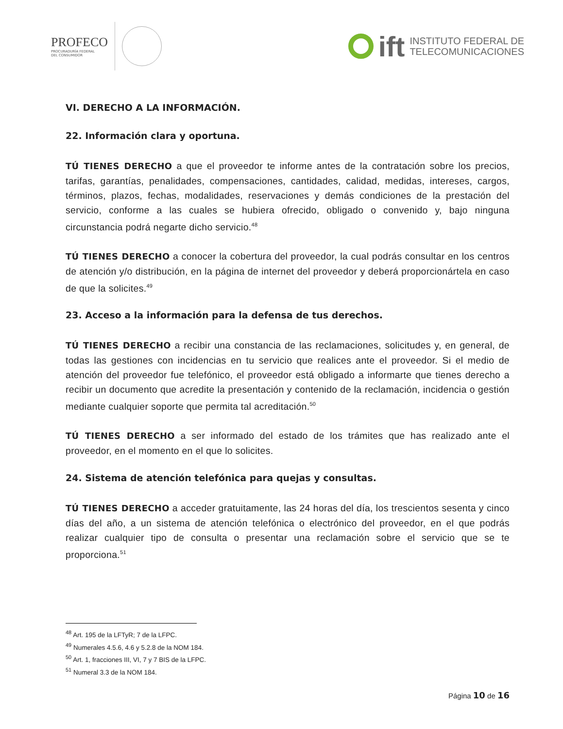PROFECO
PROCURADURÍA FEDERAL
DEL CONSUMIDOR
ift
INSTITUTO FEDERAL DE
TELECOMUNICACIONES
VI. DERECHO A LA INFORMACIÓN.
22. Información clara y oportuna.
TÚ TIENES DERECHO a que el proveedor te informe antes de la contratación sobre los precios, tarifas, garantías, penalidades, compensaciones, cantidades, calidad, medidas, intereses, cargos, términos, plazos, fechas, modalidades, reservaciones y demás condiciones de la prestación del servicio, conforme a las cuales se hubiera ofrecido, obligado o convenido y, bajo ninguna circunstancia podrá negarte dicho servicio.<sup>48</sup>
TÚ TIENES DERECHO a conocer la cobertura del proveedor, la cual podrás consultar en los centros de atención y/o distribución, en la página de internet del proveedor y deberá proporcionártela en caso de que la solicites.<sup>49</sup>
23. Acceso a la información para la defensa de tus derechos.
TÚ TIENES DERECHO a recibir una constancia de las reclamaciones, solicitudes y, en general, de todas las gestiones con incidencias en tu servicio que realices ante el proveedor. Si el medio de atención del proveedor fue telefónico, el proveedor está obligado a informarte que tienes derecho a recibir un documento que acredite la presentación y contenido de la reclamación, incidencia o gestión mediante cualquier soporte que permita tal acreditación.<sup>50</sup>
TÚ TIENES DERECHO a ser informado del estado de los trámites que has realizado ante el proveedor, en el momento en el que lo solicites.
24. Sistema de atención telefónica para quejas y consultas.
TÚ TIENES DERECHO a acceder gratuitamente, las 24 horas del día, los trescientos sesenta y cinco días del año, a un sistema de atención telefónica o electrónico del proveedor, en el que podrás realizar cualquier tipo de consulta o presentar una reclamación sobre el servicio que se te proporciona.<sup>51</sup>
<sup>48</sup> Art. 195 de la LFTyR; 7 de la LFPC.
<sup>49</sup> Numerales 4.5.6, 4.6 y 5.2.8 de la NOM 184.
<sup>50</sup> Art. 1, fracciones III, VI, 7 y 7 BIS de la LFPC.
<sup>51</sup> Numeral 3.3 de la NOM 184.
Página 10 de 16